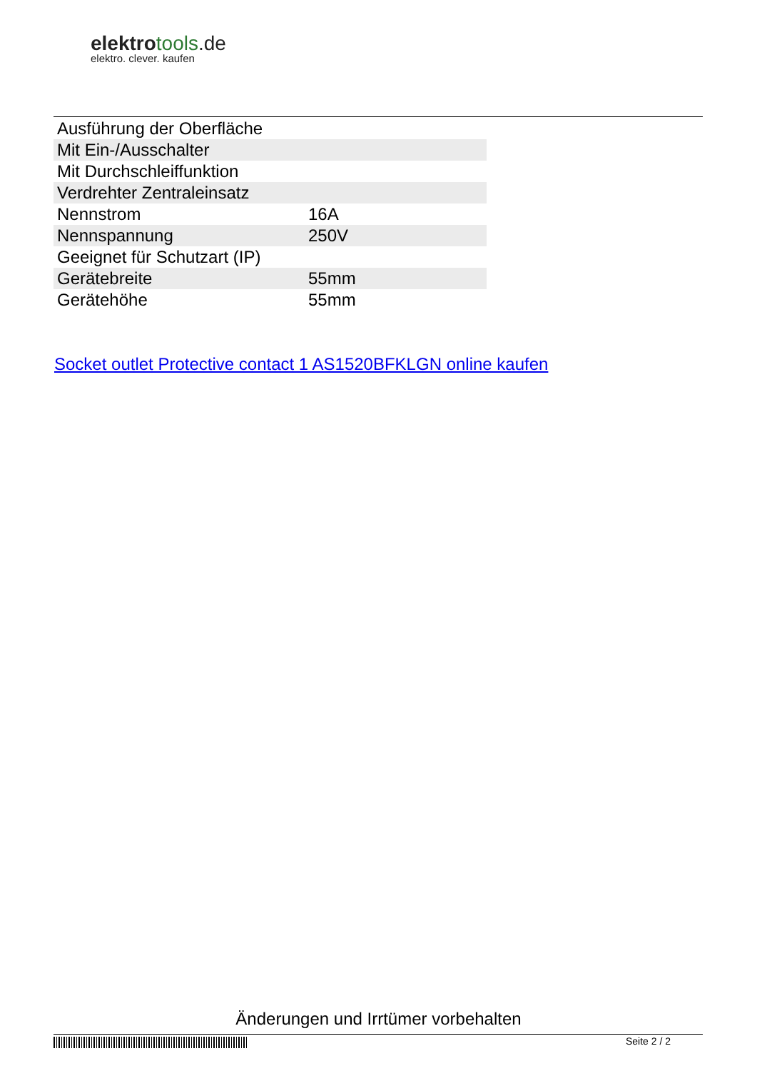elektrotools.de
elektro. clever. kaufen
| Ausführung der Oberfläche | |
| Mit Ein-/Ausschalter | |
| Mit Durchschleiffunktion | |
| Verdrehter Zentraleinsatz | |
| Nennstrom | 16A |
| Nennspannung | 250V |
| Geeignet für Schutzart (IP) | |
| Gerätebreite | 55mm |
| Gerätehöhe | 55mm |
Socket outlet Protective contact 1 AS1520BFKLGN online kaufen
Änderungen und Irrtümer vorbehalten
Seite 2 / 2